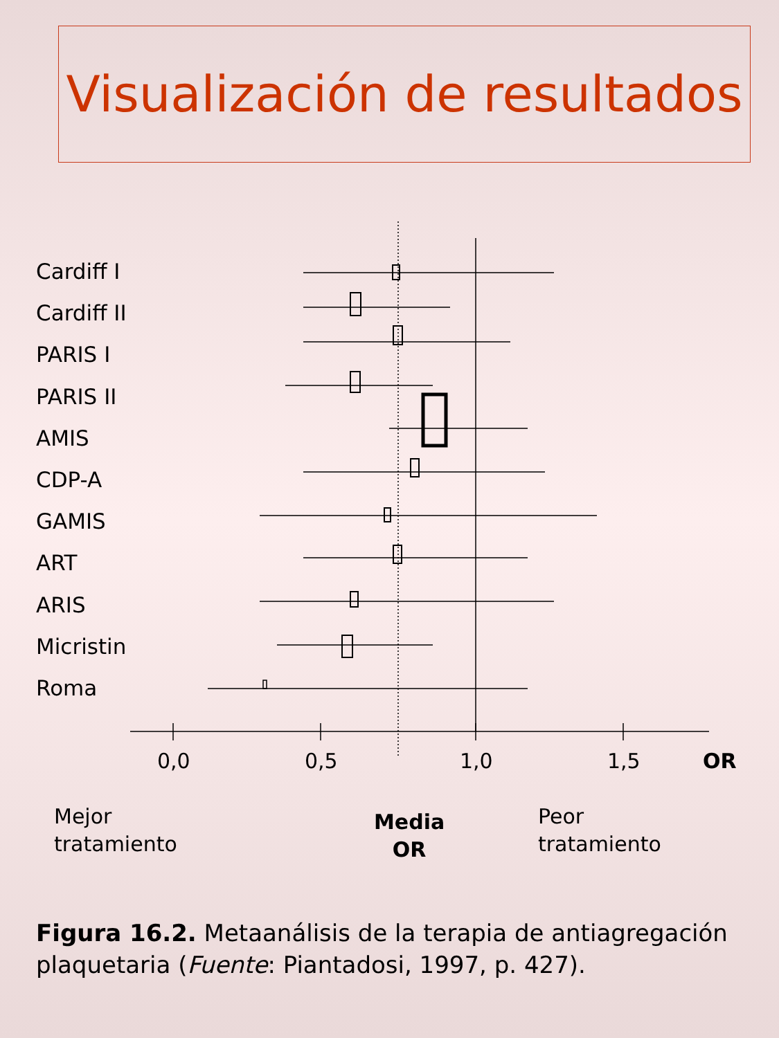Visualización de resultados
Cardiff I
Cardiff II
PARIS I
PARIS II
AMIS
CDP-A
GAMIS
ART
ARIS
Micristin
Roma
0,0 0,5 1,0 1,5 OR
Mejor
tratamiento
Media
OR
Peor
tratamiento
Figura 16.2. Metaanálisis de la terapia de antiagregación plaquetaria (Fuente: Piantadosi, 1997, p. 427).